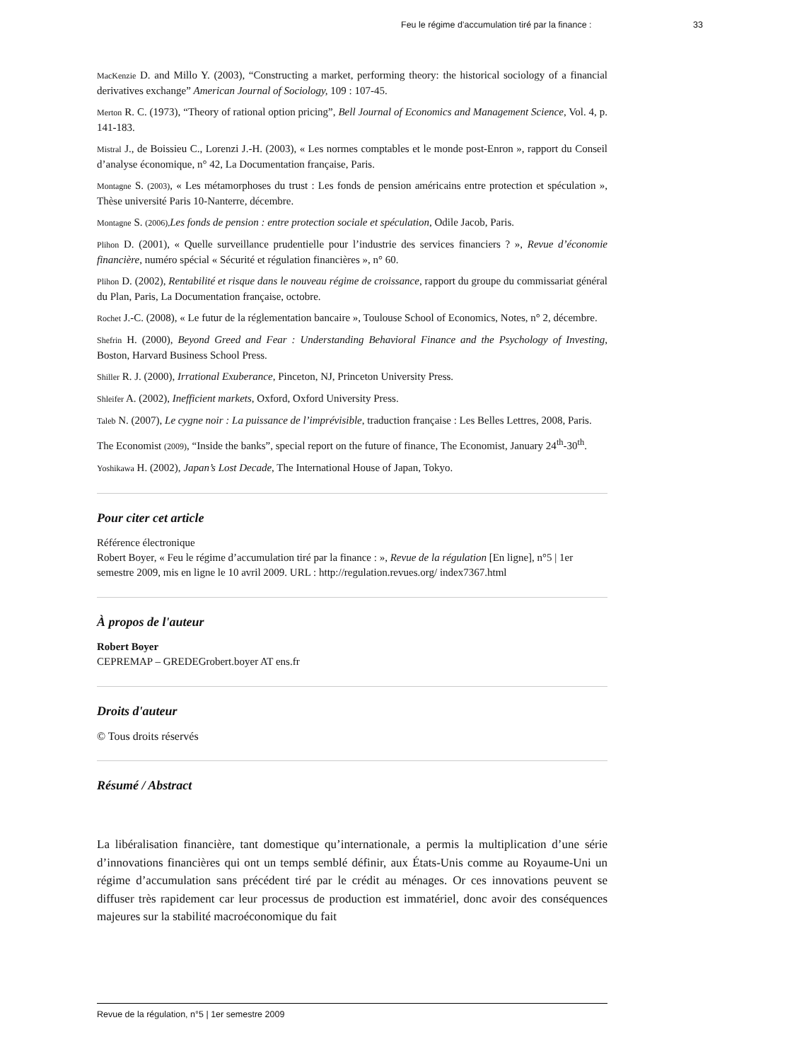Feu le régime d’accumulation tiré par la finance : 33
MacKenzie D. and Millo Y. (2003), “Constructing a market, performing theory: the historical sociology of a financial derivatives exchange” American Journal of Sociology, 109 : 107-45.
Merton R. C. (1973), “Theory of rational option pricing”, Bell Journal of Economics and Management Science, Vol. 4, p. 141-183.
Mistral J., de Boissieu C., Lorenzi J.-H. (2003), « Les normes comptables et le monde post-Enron », rapport du Conseil d’analyse économique, n° 42, La Documentation française, Paris.
Montagne S. (2003), « Les métamorphoses du trust : Les fonds de pension américains entre protection et spéculation », Thèse université Paris 10-Nanterre, décembre.
Montagne S. (2006), Les fonds de pension : entre protection sociale et spéculation, Odile Jacob, Paris.
Plihon D. (2001), « Quelle surveillance prudentielle pour l’industrie des services financiers ? », Revue d’économie financière, numéro spécial « Sécurité et régulation financières », n° 60.
Plihon D. (2002), Rentabilité et risque dans le nouveau régime de croissance, rapport du groupe du commissariat général du Plan, Paris, La Documentation française, octobre.
Rochet J.-C. (2008), « Le futur de la réglementation bancaire », Toulouse School of Economics, Notes, n° 2, décembre.
Shefrin H. (2000), Beyond Greed and Fear : Understanding Behavioral Finance and the Psychology of Investing, Boston, Harvard Business School Press.
Shiller R. J. (2000), Irrational Exuberance, Pinceton, NJ, Princeton University Press.
Shleifer A. (2002), Inefficient markets, Oxford, Oxford University Press.
Taleb N. (2007), Le cygne noir : La puissance de l’imprévisible, traduction française : Les Belles Lettres, 2008, Paris.
The Economist (2009), “Inside the banks”, special report on the future of finance, The Economist, January 24<sup>th</sup>-30<sup>th</sup>.
Yoshikawa H. (2002), Japan’s Lost Decade, The International House of Japan, Tokyo.
Pour citer cet article
Référence électronique
Robert Boyer, « Feu le régime d’accumulation tiré par la finance : », Revue de la régulation [En ligne], n°5 | 1er semestre 2009, mis en ligne le 10 avril 2009. URL : http://regulation.revues.org/ index7367.html
À propos de l'auteur
Robert Boyer
CEPREMAP – GREDEGrobert.boyer AT ens.fr
Droits d'auteur
© Tous droits réservés
Résumé / Abstract
La libéralisation financière, tant domestique qu’internationale, a permis la multiplication d’une série d’innovations financières qui ont un temps semblé définir, aux États-Unis comme au Royaume-Uni un régime d’accumulation sans précédent tiré par le crédit au ménages. Or ces innovations peuvent se diffuser très rapidement car leur processus de production est immatériel, donc avoir des conséquences majeures sur la stabilité macroéconomique du fait
Revue de la régulation, n°5 | 1er semestre 2009